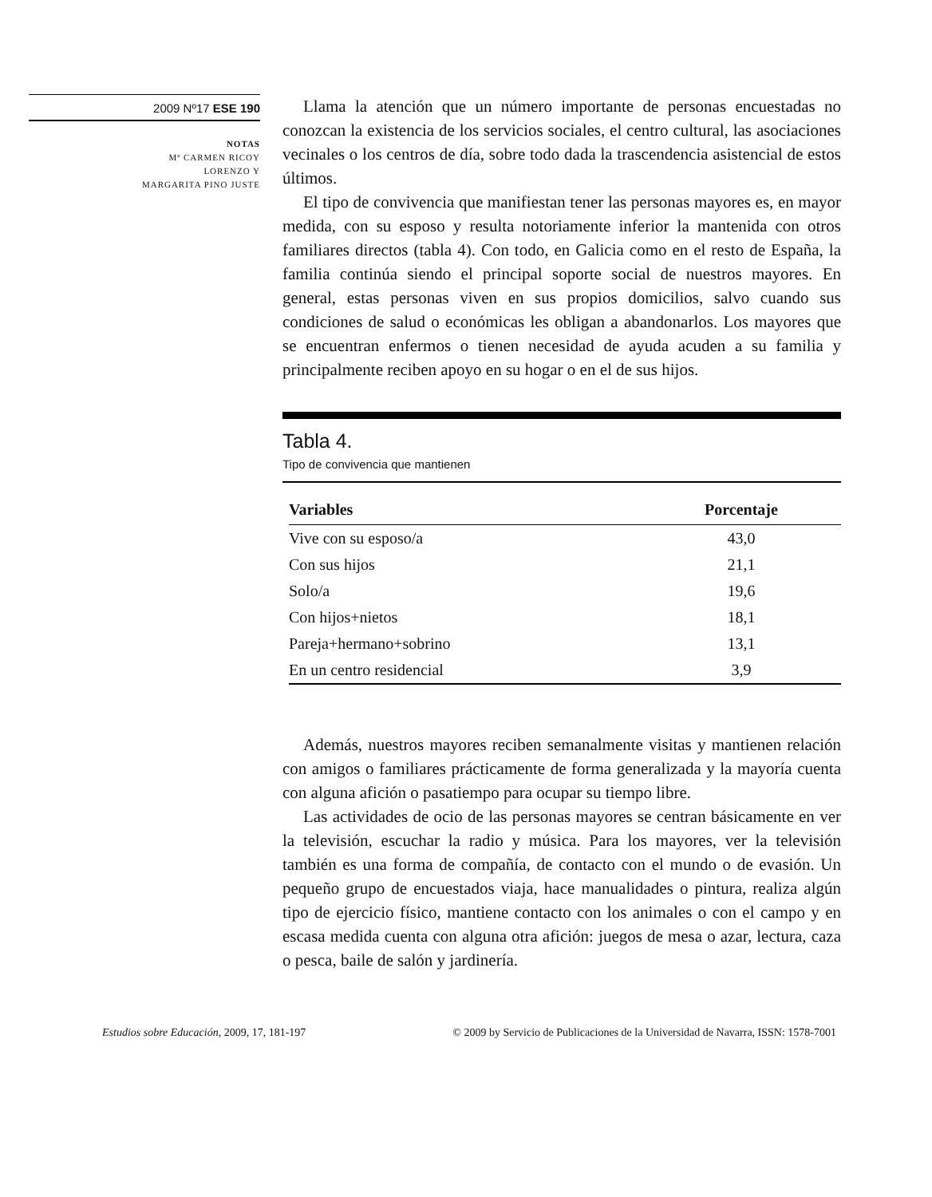2009 Nº17 ESE 190
NOTAS
Mª CARMEN RICOY
LORENZO Y
MARGARITA PINO JUSTE
Llama la atención que un número importante de personas encuestadas no conozcan la existencia de los servicios sociales, el centro cultural, las asociaciones vecinales o los centros de día, sobre todo dada la trascendencia asistencial de estos últimos.
El tipo de convivencia que manifiestan tener las personas mayores es, en mayor medida, con su esposo y resulta notoriamente inferior la mantenida con otros familiares directos (tabla 4). Con todo, en Galicia como en el resto de España, la familia continúa siendo el principal soporte social de nuestros mayores. En general, estas personas viven en sus propios domicilios, salvo cuando sus condiciones de salud o económicas les obligan a abandonarlos. Los mayores que se encuentran enfermos o tienen necesidad de ayuda acuden a su familia y principalmente reciben apoyo en su hogar o en el de sus hijos.
Tabla 4.
Tipo de convivencia que mantienen
| Variables | Porcentaje |
| --- | --- |
| Vive con su esposo/a | 43,0 |
| Con sus hijos | 21,1 |
| Solo/a | 19,6 |
| Con hijos+nietos | 18,1 |
| Pareja+hermano+sobrino | 13,1 |
| En un centro residencial | 3,9 |
Además, nuestros mayores reciben semanalmente visitas y mantienen relación con amigos o familiares prácticamente de forma generalizada y la mayoría cuenta con alguna afición o pasatiempo para ocupar su tiempo libre.
Las actividades de ocio de las personas mayores se centran básicamente en ver la televisión, escuchar la radio y música. Para los mayores, ver la televisión también es una forma de compañía, de contacto con el mundo o de evasión. Un pequeño grupo de encuestados viaja, hace manualidades o pintura, realiza algún tipo de ejercicio físico, mantiene contacto con los animales o con el campo y en escasa medida cuenta con alguna otra afición: juegos de mesa o azar, lectura, caza o pesca, baile de salón y jardinería.
Estudios sobre Educación, 2009, 17, 181-197 © 2009 by Servicio de Publicaciones de la Universidad de Navarra, ISSN: 1578-7001